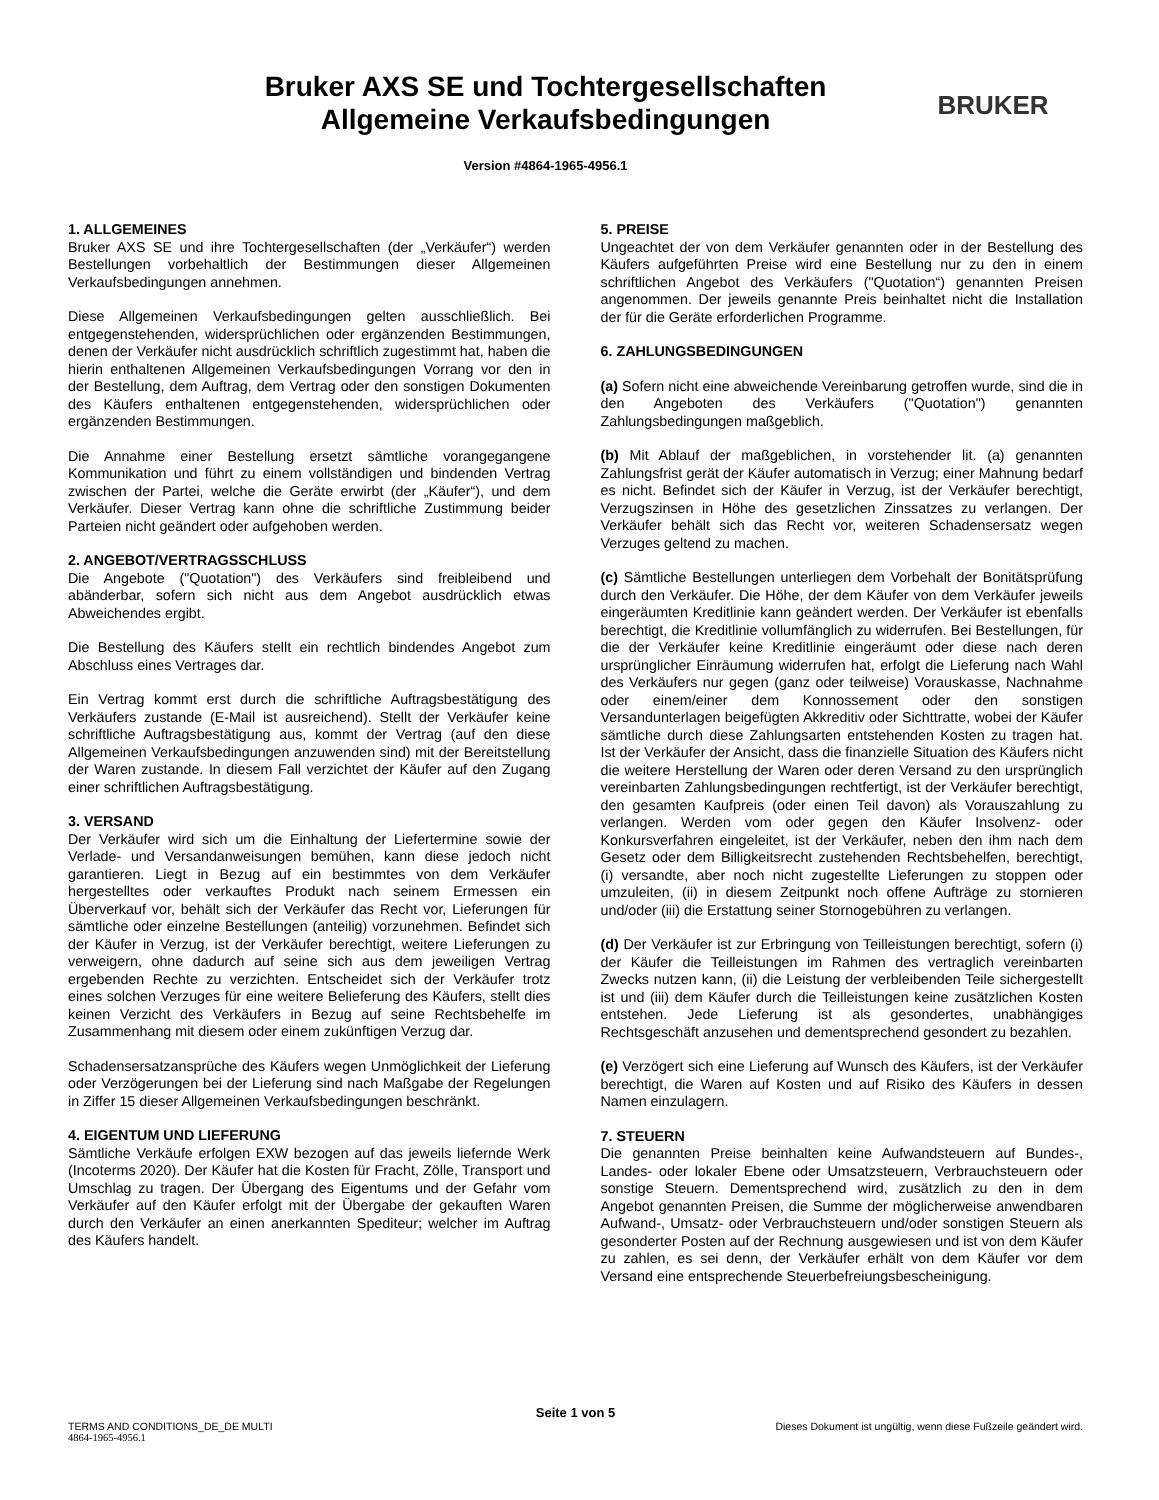Bruker AXS SE und Tochtergesellschaften
Allgemeine Verkaufsbedingungen
Version #4864-1965-4956.1
BRUKER
1. ALLGEMEINES
Bruker AXS SE und ihre Tochtergesellschaften (der „Verkäufer“) werden Bestellungen vorbehaltlich der Bestimmungen dieser Allgemeinen Verkaufsbedingungen annehmen.
Diese Allgemeinen Verkaufsbedingungen gelten ausschließlich. Bei entgegenstehenden, widersprüchlichen oder ergänzenden Bestimmungen, denen der Verkäufer nicht ausdrücklich schriftlich zugestimmt hat, haben die hierin enthaltenen Allgemeinen Verkaufsbedingungen Vorrang vor den in der Bestellung, dem Auftrag, dem Vertrag oder den sonstigen Dokumenten des Käufers enthaltenen entgegenstehenden, widersprüchlichen oder ergänzenden Bestimmungen.
Die Annahme einer Bestellung ersetzt sämtliche vorangegangene Kommunikation und führt zu einem vollständigen und bindenden Vertrag zwischen der Partei, welche die Geräte erwirbt (der „Käufer“), und dem Verkäufer. Dieser Vertrag kann ohne die schriftliche Zustimmung beider Parteien nicht geändert oder aufgehoben werden.
2. ANGEBOT/VERTRAGSSCHLUSS
Die Angebote ("Quotation") des Verkäufers sind freibleibend und abänderbar, sofern sich nicht aus dem Angebot ausdrücklich etwas Abweichendes ergibt.
Die Bestellung des Käufers stellt ein rechtlich bindendes Angebot zum Abschluss eines Vertrages dar.
Ein Vertrag kommt erst durch die schriftliche Auftragsbestätigung des Verkäufers zustande (E-Mail ist ausreichend). Stellt der Verkäufer keine schriftliche Auftragsbestätigung aus, kommt der Vertrag (auf den diese Allgemeinen Verkaufsbedingungen anzuwenden sind) mit der Bereitstellung der Waren zustande. In diesem Fall verzichtet der Käufer auf den Zugang einer schriftlichen Auftragsbestätigung.
3. VERSAND
Der Verkäufer wird sich um die Einhaltung der Liefertermine sowie der Verlade- und Versandanweisungen bemühen, kann diese jedoch nicht garantieren. Liegt in Bezug auf ein bestimmtes von dem Verkäufer hergestelltes oder verkauftes Produkt nach seinem Ermessen ein Überverkauf vor, behält sich der Verkäufer das Recht vor, Lieferungen für sämtliche oder einzelne Bestellungen (anteilig) vorzunehmen. Befindet sich der Käufer in Verzug, ist der Verkäufer berechtigt, weitere Lieferungen zu verweigern, ohne dadurch auf seine sich aus dem jeweiligen Vertrag ergebenden Rechte zu verzichten. Entscheidet sich der Verkäufer trotz eines solchen Verzuges für eine weitere Belieferung des Käufers, stellt dies keinen Verzicht des Verkäufers in Bezug auf seine Rechtsbehelfe im Zusammenhang mit diesem oder einem zukünftigen Verzug dar.
Schadensersatzansprüche des Käufers wegen Unmöglichkeit der Lieferung oder Verzögerungen bei der Lieferung sind nach Maßgabe der Regelungen in Ziffer 15 dieser Allgemeinen Verkaufsbedingungen beschränkt.
4. EIGENTUM UND LIEFERUNG
Sämtliche Verkäufe erfolgen EXW bezogen auf das jeweils liefernde Werk (Incoterms 2020). Der Käufer hat die Kosten für Fracht, Zölle, Transport und Umschlag zu tragen. Der Übergang des Eigentums und der Gefahr vom Verkäufer auf den Käufer erfolgt mit der Übergabe der gekauften Waren durch den Verkäufer an einen anerkannten Spediteur; welcher im Auftrag des Käufers handelt.
5. PREISE
Ungeachtet der von dem Verkäufer genannten oder in der Bestellung des Käufers aufgeführten Preise wird eine Bestellung nur zu den in einem schriftlichen Angebot des Verkäufers ("Quotation“) genannten Preisen angenommen. Der jeweils genannte Preis beinhaltet nicht die Installation der für die Geräte erforderlichen Programme.
6. ZAHLUNGSBEDINGUNGEN
(a) Sofern nicht eine abweichende Vereinbarung getroffen wurde, sind die in den Angeboten des Verkäufers ("Quotation") genannten Zahlungsbedingungen maßgeblich.
(b) Mit Ablauf der maßgeblichen, in vorstehender lit. (a) genannten Zahlungsfrist gerät der Käufer automatisch in Verzug; einer Mahnung bedarf es nicht. Befindet sich der Käufer in Verzug, ist der Verkäufer berechtigt, Verzugszinsen in Höhe des gesetzlichen Zinssatzes zu verlangen. Der Verkäufer behält sich das Recht vor, weiteren Schadensersatz wegen Verzuges geltend zu machen.
(c) Sämtliche Bestellungen unterliegen dem Vorbehalt der Bonitätsprüfung durch den Verkäufer. Die Höhe, der dem Käufer von dem Verkäufer jeweils eingeräumten Kreditlinie kann geändert werden. Der Verkäufer ist ebenfalls berechtigt, die Kreditlinie vollumfänglich zu widerrufen. Bei Bestellungen, für die der Verkäufer keine Kreditlinie eingeräumt oder diese nach deren ursprünglicher Einräumung widerrufen hat, erfolgt die Lieferung nach Wahl des Verkäufers nur gegen (ganz oder teilweise) Vorauskasse, Nachnahme oder einem/einer dem Konnossement oder den sonstigen Versandunterlagen beigefügten Akkreditiv oder Sichttratte, wobei der Käufer sämtliche durch diese Zahlungsarten entstehenden Kosten zu tragen hat. Ist der Verkäufer der Ansicht, dass die finanzielle Situation des Käufers nicht die weitere Herstellung der Waren oder deren Versand zu den ursprünglich vereinbarten Zahlungsbedingungen rechtfertigt, ist der Verkäufer berechtigt, den gesamten Kaufpreis (oder einen Teil davon) als Vorauszahlung zu verlangen. Werden vom oder gegen den Käufer Insolvenz- oder Konkursverfahren eingeleitet, ist der Verkäufer, neben den ihm nach dem Gesetz oder dem Billigkeitsrecht zustehenden Rechtsbehelfen, berechtigt, (i) versandte, aber noch nicht zugestellte Lieferungen zu stoppen oder umzuleiten, (ii) in diesem Zeitpunkt noch offene Aufträge zu stornieren und/oder (iii) die Erstattung seiner Stornogebühren zu verlangen.
(d) Der Verkäufer ist zur Erbringung von Teilleistungen berechtigt, sofern (i) der Käufer die Teilleistungen im Rahmen des vertraglich vereinbarten Zwecks nutzen kann, (ii) die Leistung der verbleibenden Teile sichergestellt ist und (iii) dem Käufer durch die Teilleistungen keine zusätzlichen Kosten entstehen. Jede Lieferung ist als gesondertes, unabhängiges Rechtsgeschäft anzusehen und dementsprechend gesondert zu bezahlen.
(e) Verzögert sich eine Lieferung auf Wunsch des Käufers, ist der Verkäufer berechtigt, die Waren auf Kosten und auf Risiko des Käufers in dessen Namen einzulagern.
7. STEUERN
Die genannten Preise beinhalten keine Aufwandsteuern auf Bundes-, Landes- oder lokaler Ebene oder Umsatzsteuern, Verbrauchsteuern oder sonstige Steuern. Dementsprechend wird, zusätzlich zu den in dem Angebot genannten Preisen, die Summe der möglicherweise anwendbaren Aufwand-, Umsatz- oder Verbrauchsteuern und/oder sonstigen Steuern als gesonderter Posten auf der Rechnung ausgewiesen und ist von dem Käufer zu zahlen, es sei denn, der Verkäufer erhält von dem Käufer vor dem Versand eine entsprechende Steuerbefreiungsbescheinigung.
Seite 1 von 5
TERMS AND CONDITIONS_DE_DE MULTI Dieses Dokument ist ungültig, wenn diese Fußzeile geändert wird.
4864-1965-4956.1